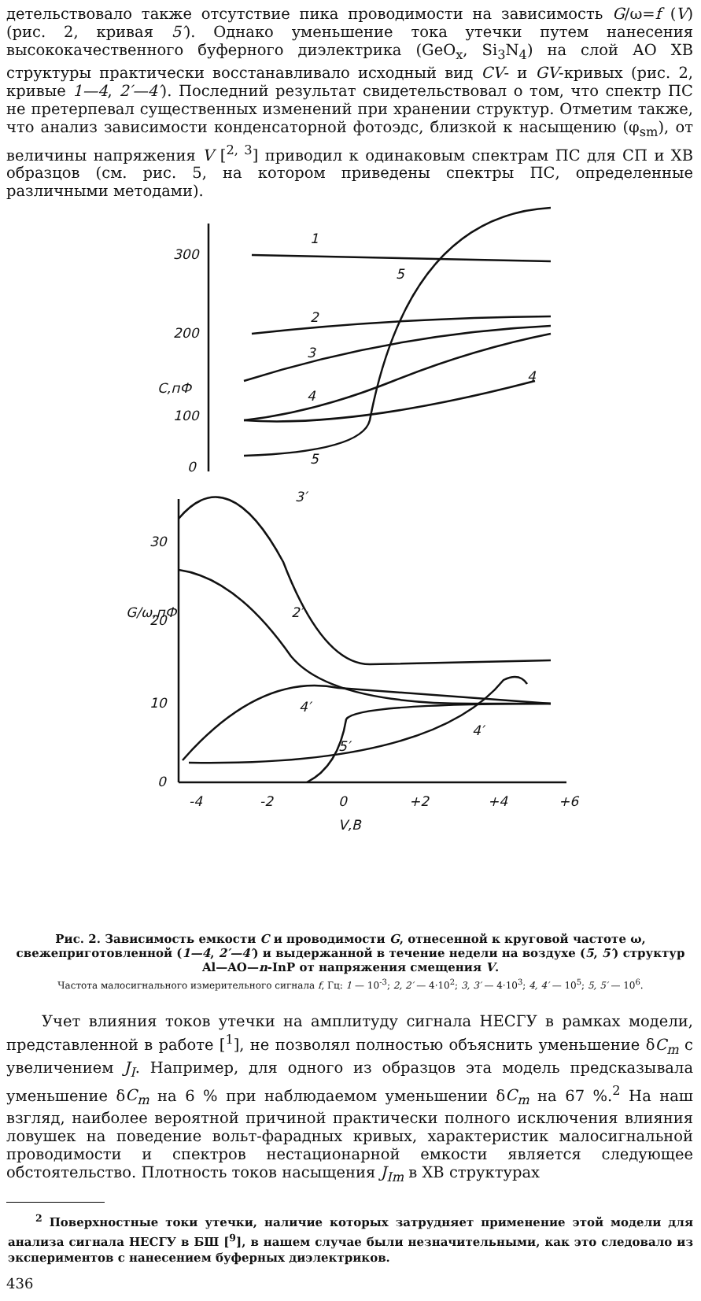детельствовало также отсутствие пика проводимости на зависимость G/ω=f (V) (рис. 2, кривая 5′). Однако уменьшение тока утечки путем нанесения высококачественного буферного диэлектрика (GeO<sub>x</sub>, Si<sub>3</sub>N<sub>4</sub>) на слой АО ХВ структуры практически восстанавливало исходный вид CV- и GV-кривых (рис. 2, кривые 1—4, 2′—4′). Последний результат свидетельствовал о том, что спектр ПС не претерпевал существенных изменений при хранении структур. Отметим также, что анализ зависимости конденсаторной фотоэдс, близкой к насыщению (φ<sub>sm</sub>), от величины напряжения V [<sup>2, 3</sup>] приводил к одинаковым спектрам ПС для СП и ХВ образцов (см. рис. 5, на котором приведены спектры ПС, определенные различными методами).
300
200
100
0
1
5
2
3
4
4
5
С,пФ
30
20
10
0
3′
2′
4′
4′
5′
G/ω,пФ
-4
-2
0
+2
+4
+6
V,B
Рис. 2. Зависимость емкости C и проводимости G, отнесенной к круговой частоте ω, свежеприготовленной (1—4, 2′—4′) и выдержанной в течение недели на воздухе (5, 5′) структур Al—AO—n-InP от напряжения смещения V.
Частота малосигнального измерительного сигнала f, Гц: 1 — 10<sup>-3</sup>; 2, 2′ — 4·10<sup>2</sup>; 3, 3′ — 4·10<sup>3</sup>; 4, 4′ — 10<sup>5</sup>; 5, 5′ — 10<sup>6</sup>.
Учет влияния токов утечки на амплитуду сигнала НЕСГУ в рамках модели, представленной в работе [<sup>1</sup>], не позволял полностью объяснить уменьшение δC<sub>m</sub> с увеличением J<sub>I</sub>. Например, для одного из образцов эта модель предсказывала уменьшение δC<sub>m</sub> на 6 % при наблюдаемом уменьшении δC<sub>m</sub> на 67 %.<sup>2</sup> На наш взгляд, наиболее вероятной причиной практически полного исключения влияния ловушек на поведение вольт-фарадных кривых, характеристик малосигнальной проводимости и спектров нестационарной емкости является следующее обстоятельство. Плотность токов насыщения J<sub>Im</sub> в ХВ структурах
<sup>2</sup> Поверхностные токи утечки, наличие которых затрудняет применение этой модели для анализа сигнала НЕСГУ в БШ [<sup>9</sup>], в нашем случае были незначительными, как это следовало из экспериментов с нанесением буферных диэлектриков.
436